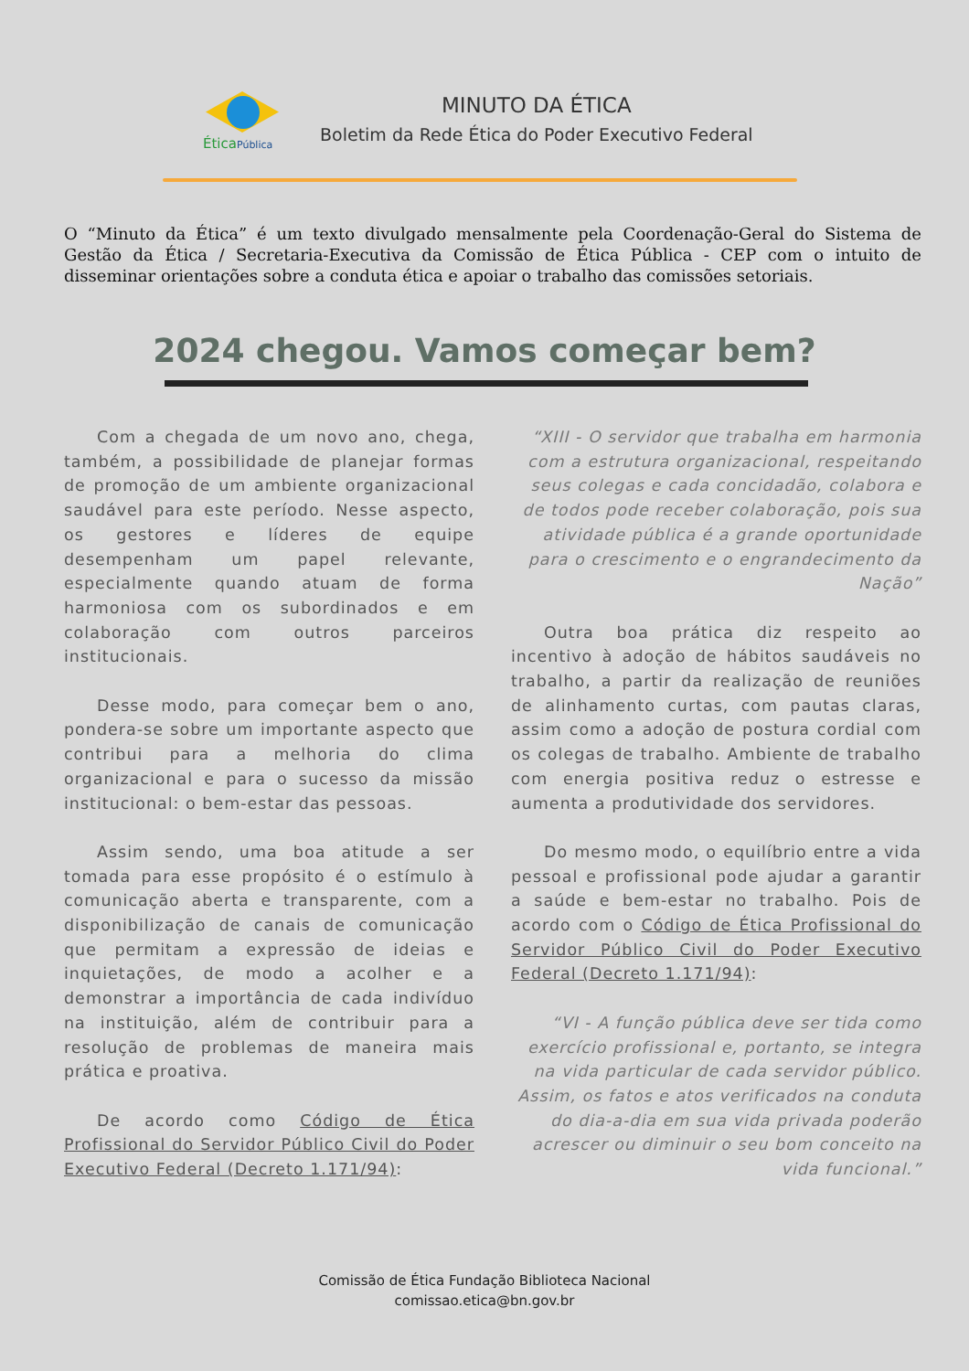ÉticaPública
MINUTO DA ÉTICA
Boletim da Rede Ética do Poder Executivo Federal
O “Minuto da Ética” é um texto divulgado mensalmente pela Coordenação-Geral do Sistema de Gestão da Ética / Secretaria-Executiva da Comissão de Ética Pública - CEP com o intuito de disseminar orientações sobre a conduta ética e apoiar o trabalho das comissões setoriais.
2024 chegou. Vamos começar bem?
Com a chegada de um novo ano, chega, também, a possibilidade de planejar formas de promoção de um ambiente organizacional saudável para este período. Nesse aspecto, os gestores e líderes de equipe desempenham um papel relevante, especialmente quando atuam de forma harmoniosa com os subordinados e em colaboração com outros parceiros institucionais.
Desse modo, para começar bem o ano, pondera-se sobre um importante aspecto que contribui para a melhoria do clima organizacional e para o sucesso da missão institucional: o bem-estar das pessoas.
Assim sendo, uma boa atitude a ser tomada para esse propósito é o estímulo à comunicação aberta e transparente, com a disponibilização de canais de comunicação que permitam a expressão de ideias e inquietações, de modo a acolher e a demonstrar a importância de cada indivíduo na instituição, além de contribuir para a resolução de problemas de maneira mais prática e proativa.
De acordo como Código de Ética Profissional do Servidor Público Civil do Poder Executivo Federal (Decreto 1.171/94):
“XIII - O servidor que trabalha em harmonia com a estrutura organizacional, respeitando seus colegas e cada concidadão, colabora e de todos pode receber colaboração, pois sua atividade pública é a grande oportunidade para o crescimento e o engrandecimento da Nação”
Outra boa prática diz respeito ao incentivo à adoção de hábitos saudáveis no trabalho, a partir da realização de reuniões de alinhamento curtas, com pautas claras, assim como a adoção de postura cordial com os colegas de trabalho. Ambiente de trabalho com energia positiva reduz o estresse e aumenta a produtividade dos servidores.
Do mesmo modo, o equilíbrio entre a vida pessoal e profissional pode ajudar a garantir a saúde e bem-estar no trabalho. Pois de acordo com o Código de Ética Profissional do Servidor Público Civil do Poder Executivo Federal (Decreto 1.171/94):
“VI - A função pública deve ser tida como exercício profissional e, portanto, se integra na vida particular de cada servidor público. Assim, os fatos e atos verificados na conduta do dia-a-dia em sua vida privada poderão acrescer ou diminuir o seu bom conceito na vida funcional.”
Comissão de Ética Fundação Biblioteca Nacional
comissao.etica@bn.gov.br